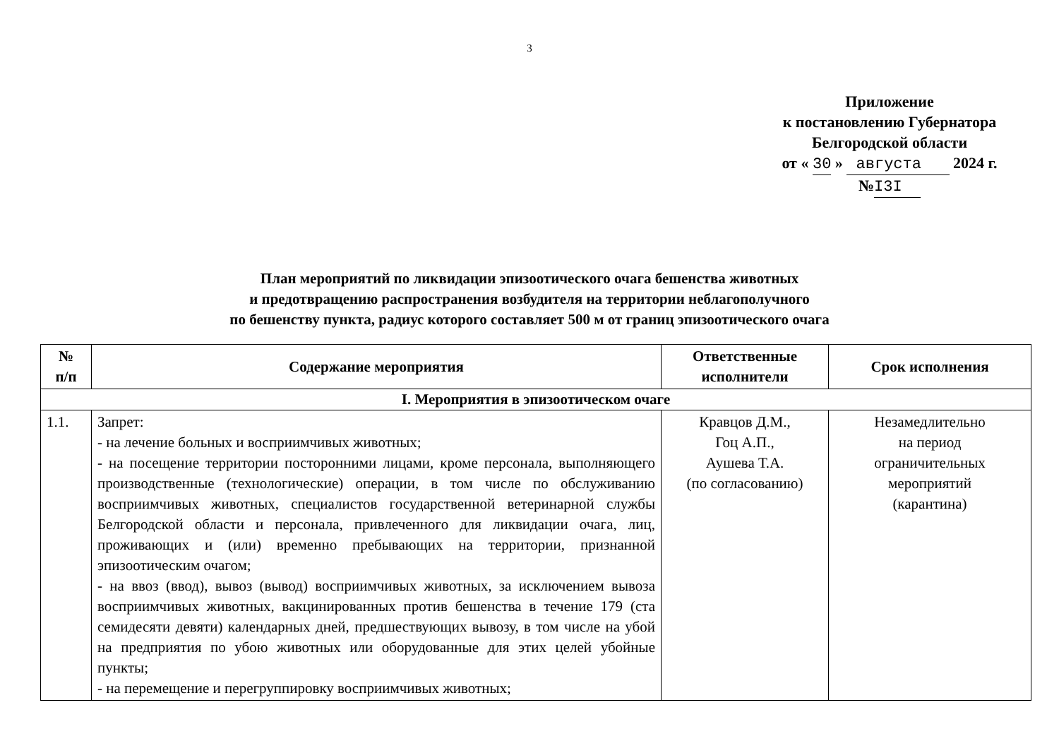3
Приложение
к постановлению Губернатора
Белгородской области
от « 30 » августа 2024 г.
№I3I
План мероприятий по ликвидации эпизоотического очага бешенства животных
и предотвращению распространения возбудителя на территории неблагополучного
по бешенству пункта, радиус которого составляет 500 м от границ эпизоотического очага
| № п/п | Содержание мероприятия | Ответственные исполнители | Срок исполнения |
| --- | --- | --- | --- |
| I. Мероприятия в эпизоотическом очаге | | | |
| 1.1. | Запрет: - на лечение больных и восприимчивых животных; - на посещение территории посторонними лицами, кроме персонала, выполняющего производственные (технологические) операции, в том числе по обслуживанию восприимчивых животных, специалистов государственной ветеринарной службы Белгородской области и персонала, привлеченного для ликвидации очага, лиц, проживающих и (или) временно пребывающих на территории, признанной эпизоотическим очагом; - на ввоз (ввод), вывоз (вывод) восприимчивых животных, за исключением вывоза восприимчивых животных, вакцинированных против бешенства в течение 179 (ста семидесяти девяти) календарных дней, предшествующих вывозу, в том числе на убой на предприятия по убою животных или оборудованные для этих целей убойные пункты; - на перемещение и перегруппировку восприимчивых животных; | Кравцов Д.М., Гоц А.П., Аушева Т.А. (по согласованию) | Незамедлительно на период ограничительных мероприятий (карантина) |